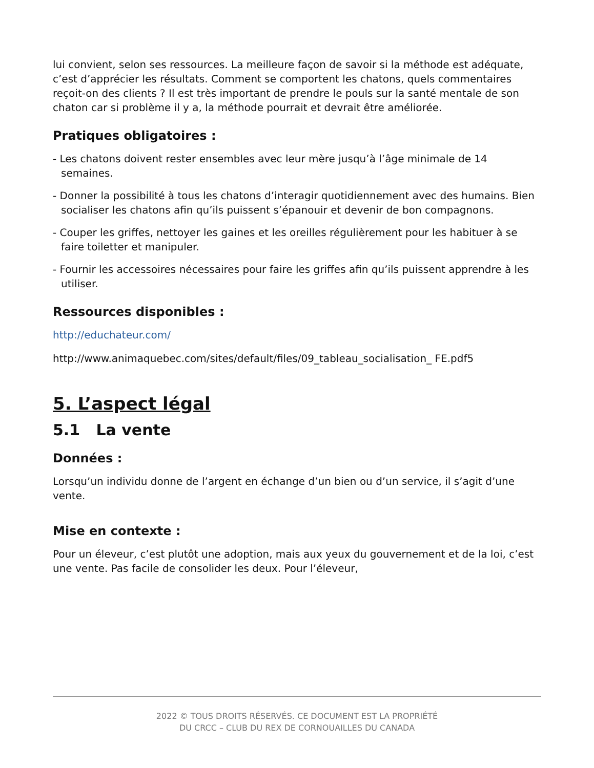lui convient, selon ses ressources. La meilleure façon de savoir si la méthode est adéquate, c’est d’apprécier les résultats. Comment se comportent les chatons, quels commentaires reçoit-on des clients ? Il est très important de prendre le pouls sur la santé mentale de son chaton car si problème il y a, la méthode pourrait et devrait être améliorée.
Pratiques obligatoires :
- Les chatons doivent rester ensembles avec leur mère jusqu’à l’âge minimale de 14 semaines.
- Donner la possibilité à tous les chatons d’interagir quotidiennement avec des humains. Bien socialiser les chatons afin qu’ils puissent s’épanouir et devenir de bon compagnons.
- Couper les griffes, nettoyer les gaines et les oreilles régulièrement pour les habituer à se faire toiletter et manipuler.
- Fournir les accessoires nécessaires pour faire les griffes afin qu’ils puissent apprendre à les utiliser.
Ressources disponibles :
http://educhateur.com/
http://www.animaquebec.com/sites/default/files/09_tableau_socialisation_ FE.pdf5
5. L’aspect légal
5.1 La vente
Données :
Lorsqu’un individu donne de l’argent en échange d’un bien ou d’un service, il s’agit d’une vente.
Mise en contexte :
Pour un éleveur, c’est plutôt une adoption, mais aux yeux du gouvernement et de la loi, c’est une vente. Pas facile de consolider les deux. Pour l’éleveur,
2022 © TOUS DROITS RÉSERVÉS. CE DOCUMENT EST LA PROPRIÉTÉ
DU CRCC – CLUB DU REX DE CORNOUAILLES DU CANADA